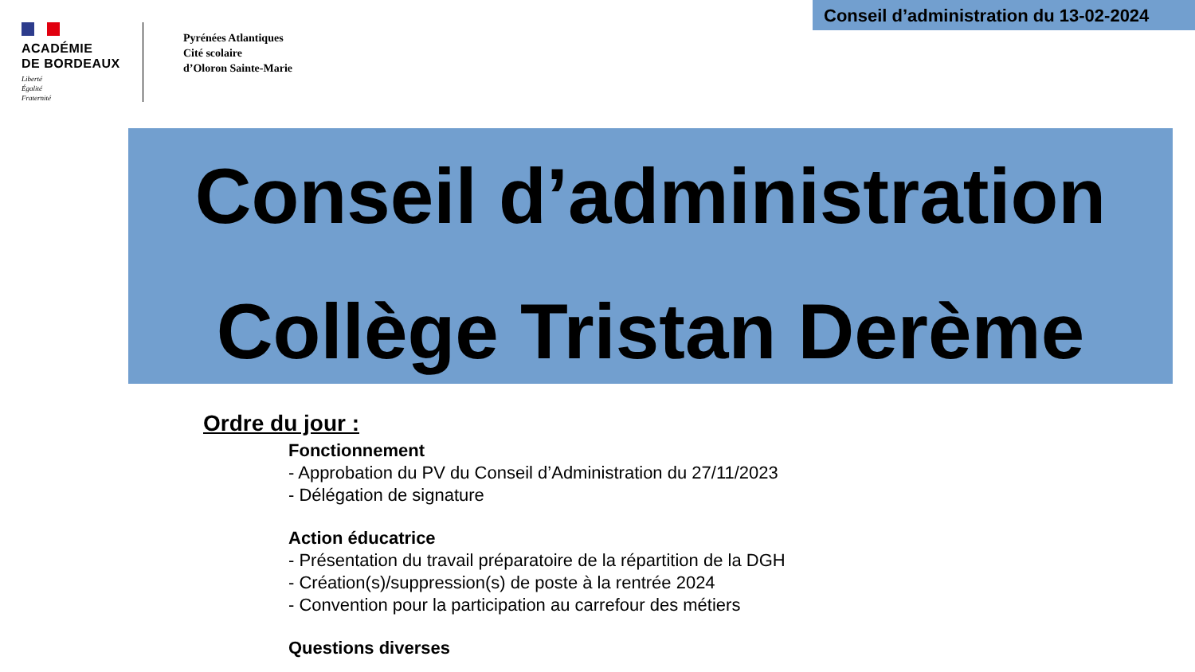Conseil d’administration du 13-02-2024
ACADÉMIE
DE BORDEAUX
Liberté
Égalité
Fraternité
Pyrénées Atlantiques
Cité scolaire
d’Oloron Sainte-Marie
Conseil d’administration
Collège Tristan Derème
Ordre du jour :
Fonctionnement
- Approbation du PV du Conseil d’Administration du 27/11/2023
- Délégation de signature
Action éducatrice
- Présentation du travail préparatoire de la répartition de la DGH
- Création(s)/suppression(s) de poste à la rentrée 2024
- Convention pour la participation au carrefour des métiers
Questions diverses